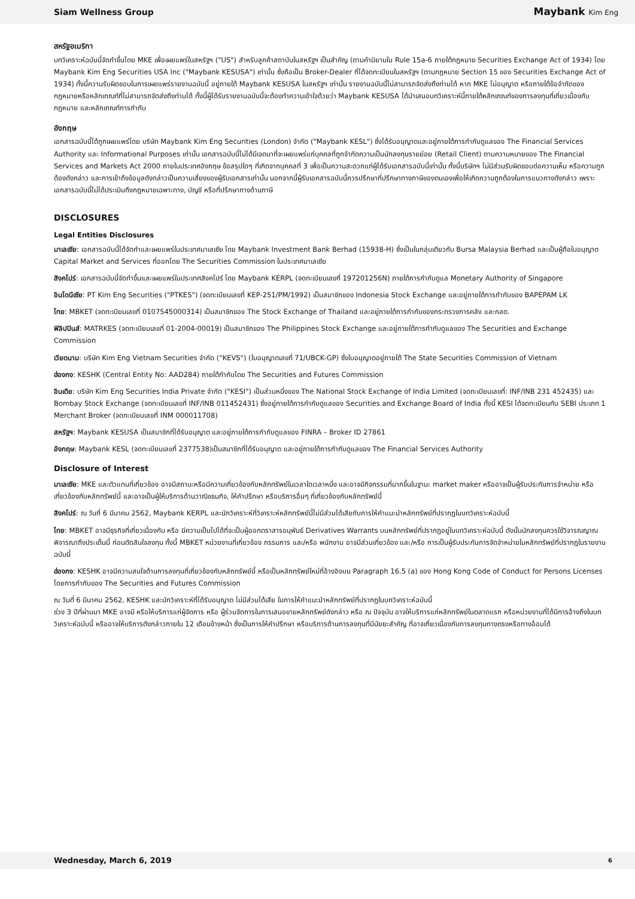Siam Wellness Group Maybank Kim Eng
สหรัฐอเมริกา
บทวิเคราะห์ฉบับนี้จัดทำขึ้นโดย MKE เพื่อเผยแพร่ในสหรัฐฯ ("US") สำหรับลูกค้าสถาบันในสหรัฐฯ เป็นสำคัญ (ตามคำนิยามใน Rule 15a-6 ภายใต้กฎหมาย Securities Exchange Act of 1934) โดย Maybank Kim Eng Securities USA Inc ("Maybank KESUSA") เท่านั้น ซึ่งถือเป็น Broker-Dealer ที่ได้จดทะเบียนในสหรัฐฯ (ตามกฎหมาย Section 15 ของ Securities Exchange Act of 1934) ทั้งนี้ความรับผิดชอบในการเผยแพร่รายงานฉบับนี้ อยู่ภายใต้ Maybank KESUSA ในสหรัฐฯ เท่านั้น รายงานฉบับนี้ไม่สามารถจัดส่งถึงท่านได้ หาก MKE ไม่อนุญาต หรือภายใต้ข้อจำกัดของกฎหมายหรือหลักเกณฑ์ที่ไม่สามารถจัดส่งถึงท่านได้ ทั้งนี้ผู้ได้รับรายงานฉบับนี้จะต้องทำความเข้าใจด้วยว่า Maybank KESUSA ได้นำเสนอบทวิเคราะห์นี้ภายใต้หลักเกณฑ์ของการลงทุนที่เกี่ยวเนื่องกับกฎหมาย และหลักเกณฑ์การกำกับ
อังกฤษ
เอกสารฉบับนี้ได้ถูกเผยแพร่โดย บริษัท Maybank Kim Eng Securities (London) จำกัด ("Maybank KESL") ซึ่งได้รับอนุญาตและอยู่ภายใต้การกำกับดูแลของ The Financial Services Authority และ Informational Purposes เท่านั้น เอกสารฉบับนี้ไม่ได้มีเจตนาที่จะเผยแพร่แก่บุคคลที่ถูกจำกัดความเป็นนักลงทุนรายย่อย (Retail Client) ตามความหมายของ The Financial Services and Markets Act 2000 ภายในประเทศอังกฤษ ข้อสรุปใดๆ ที่เกิดจากบุคคลที่ 3 เพื่อเป็นความสะดวกแก่ผู้ได้รับเอกสารฉบับนี้เท่านั้น ทั้งนี้บริษัทฯ ไม่มีส่วนรับผิดชอบต่อความเห็น หรือความถูกต้องดังกล่าว และการเข้าถึงข้อมูลดังกล่าวเป็นความเสี่ยงของผู้รับเอกสารเท่านั้น นอกจากนี้ผู้รับเอกสารฉบับนี้ควรปรึกษาที่ปรึกษาทางภาษีของตนเองเพื่อให้เกิดความถูกต้องในการแนวทางดังกล่าว เพราะเอกสารฉบับนี้ไม่ได้ประเมินถึงกฎหมายเฉพาะทาง, บัญชี หรือที่ปรึกษาทางด้านภาษี
DISCLOSURES
Legal Entities Disclosures
มาเลเซีย: เอกสารฉบับนี้ได้จัดทำและเผยแพร่ในประเทศมาเลเซีย โดย Maybank Investment Bank Berhad (15938-H) ซึ่งเป็นในกลุ่มเดียวกับ Bursa Malaysia Berhad และเป็นผู้ถือใบอนุญาต Capital Market and Services ที่ออกโดย The Securities Commission ในประเทศมาเลเซีย
สิงคโปร์: เอกสารฉบับนี้จัดทำขึ้นและเผยแพร่ในประเทศสิงคโปร์ โดย Maybank KERPL (จดทะเบียนเลขที่ 197201256N) ภายใต้การกำกับดูแล Monetary Authority of Singapore
อินโดนีเซีย: PT Kim Eng Securities ("PTKES") (จดทะเบียนเลขที่ KEP-251/PM/1992) เป็นสมาชิกของ Indonesia Stock Exchange และอยู่ภายใต้การกำกับของ BAPEPAM LK
ไทย: MBKET (จดทะเบียนเลขที่ 0107545000314) เป็นสมาชิกของ The Stock Exchange of Thailand และอยู่ภายใต้การกำกับของกระทรวงการคลัง และกลต.
ฟิลิปปินส์: MATRKES (จดทะเบียนเลขที่ 01-2004-00019) เป็นสมาชิกของ The Philippines Stock Exchange และอยู่ภายใต้การกำกับดูแลของ The Securities and Exchange Commission
เวียดนาม: บริษัท Kim Eng Vietnam Securities จำกัด ("KEVS") (ใบอนุญาตเลขที่ 71/UBCK-GP) ซึ่งใบอนุญาตอยู่ภายใต้ The State Securities Commission of Vietnam
ฮ่องกง: KESHK (Central Entity No: AAD284) ภายใต้กำกับโดย The Securities and Futures Commission
อินเดีย: บริษัท Kim Eng Securities India Private จำกัด ("KESI") เป็นส่วนหนึ่งของ The National Stock Exchange of India Limited (จดทะเบียนเลขที่: INF/INB 231 452435) และ Bombay Stock Exchange (จดทะเบียนเลขที่ INF/INB 011452431) ซึ่งอยู่ภายใต้การกำกับดูแลของ Securities and Exchange Board of India ทั้งนี้ KESI ได้จดทะเบียนกับ SEBI ประเภท 1 Merchant Broker (จดทะเบียนเลขที่ INM 000011708)
สหรัฐฯ: Maybank KESUSA เป็นสมาชิกที่ได้รับอนุญาต และอยู่ภายใต้การกำกับดูแลของ FINRA – Broker ID 27861
อังกฤษ: Maybank KESL (จดทะเบียนเลขที่ 2377538)เป็นสมาชิกที่ได้รับอนุญาต และอยู่ภายใต้การกำกับดูแลของ The Financial Services Authority
Disclosure of Interest
มาเลเซีย: MKE และตัวแทนที่เกี่ยวข้อง อาจมีสถานะหรือมีความเกี่ยวข้องกับหลักทรัพย์ในเวลาใดเวลาหนึ่ง และอาจมีกิจกรรมที่มากขึ้นในฐานะ market maker หรืออาจเป็นผู้รับประกันการจำหน่าย หรือเกี่ยวข้องกับหลักทรัพย์นี้ และอาจเป็นผู้ให้บริการด้านวาณิชธนกิจ, ให้คำปรึกษา หรือบริการอื่นๆ ที่เกี่ยวข้องกับหลักทรัพย์นี้
สิงคโปร์: ณ วันที่ 6 มีนาคม 2562, Maybank KERPL และนักวิเคราะห์ที่วิเคราะห์หลักทรัพย์นี้ไม่มีส่วนได้เสียกับการให้คำแนะนำหลักทรัพย์ที่ปรากฏในบทวิเคราะห์ฉบับนี้
ไทย: MBKET อาจมีธุรกิจที่เกี่ยวเนื่องกับ หรือ มีความเป็นไปได้ที่จะเป็นผู้ออกตราสารอนุพันธ์ Derivatives Warrants บนหลักทรัพย์ที่ปรากฏอยู่ในบทวิเคราะห์ฉบับนี้ ดังนั้นนักลงทุนควรใช้วิจารณญาณพิจารณาถึงประเด็นนี้ ก่อนตัดสินใจลงทุน ทั้งนี้ MBKET หน่วยงานที่เกี่ยวข้อง กรรมการ และ/หรือ พนักงาน อาจมีส่วนเกี่ยวข้อง และ/หรือ การเป็นผู้รับประกันการจัดจำหน่ายในหลักทรัพย์ที่ปรากฏในรายงานฉบับนี้
ฮ่องกง: KESHK อาจมีความสนใจด้านการลงทุนที่เกี่ยวข้องกับหลักทรัพย์นี้ หรือเป็นหลักทรัพย์ใหม่ที่อ้างอิงบน Paragraph 16.5 (a) ของ Hong Kong Code of Conduct for Persons Licenses โดยการกำกับของ The Securities and Futures Commission
ณ วันที่ 6 มีนาคม 2562, KESHK และนักวิเคราะห์ที่ได้รับอนุญาต ไม่มีส่วนได้เสีย ในการให้คำแนะนำหลักทรัพย์ที่ปรากฏในบทวิเคราะห์ฉบับนี้
ช่วง 3 ปีที่ผ่านมา MKE อาจมี หรือให้บริการแก่ผู้จัดการ หรือ ผู้ร่วมจัดการในการเสนอขายหลักทรัพย์ดังกล่าว หรือ ณ ปัจจุบัน อาจให้บริการแก่หลักทรัพย์ในตลาดแรก หรือหน่วยงานที่ได้มีการอ้างถึงในบทวิเคราะห์ฉบับนี้ หรืออาจให้บริการดังกล่าวภายใน 12 เดือนข้างหน้า ซึ่งเป็นการให้คำปรึกษา หรือบริการด้านการลงทุนที่มีนัยยะสำคัญ ที่อาจเกี่ยวเนื่องกับการลงทุนทางตรงหรือทางอ้อมได้
Wednesday, March 6, 2019 6